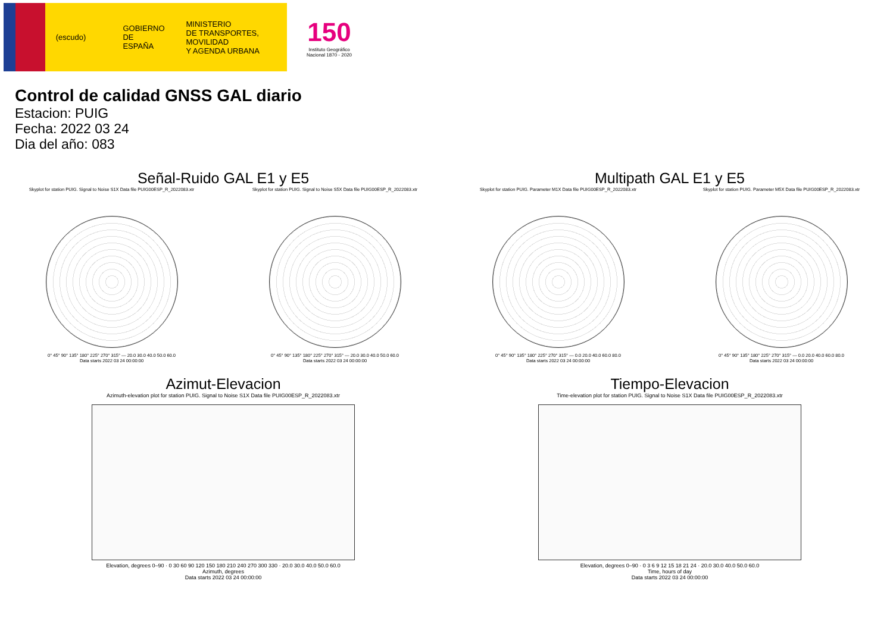(escudo)
GOBIERNO
DE ESPAÑA
MINISTERIO
DE TRANSPORTES, MOVILIDAD
Y AGENDA URBANA
150
Instituto Geográfico
Nacional 1870 - 2020
Control de calidad GNSS GAL diario
Estacion: PUIG
Fecha: 2022 03 24
Dia del año: 083
Señal-Ruido GAL E1 y E5
Skyplot for station PUIG. Signal to Noise S1X Data file PUIG00ESP_R_2022083.xtr
0° 45° 90° 135° 180° 225° 270° 315° — 20.0 30.0 40.0 50.0 60.0
Data starts 2022 03 24 00:00:00
Skyplot for station PUIG. Signal to Noise S5X Data file PUIG00ESP_R_2022083.xtr
0° 45° 90° 135° 180° 225° 270° 315° — 20.0 30.0 40.0 50.0 60.0
Data starts 2022 03 24 00:00:00
Multipath GAL E1 y E5
Skyplot for station PUIG. Parameter M1X Data file PUIG00ESP_R_2022083.xtr
0° 45° 90° 135° 180° 225° 270° 315° — 0.0 20.0 40.0 60.0 80.0
Data starts 2022 03 24 00:00:00
Skyplot for station PUIG. Parameter M5X Data file PUIG00ESP_R_2022083.xtr
0° 45° 90° 135° 180° 225° 270° 315° — 0.0 20.0 40.0 60.0 80.0
Data starts 2022 03 24 00:00:00
Azimut-Elevacion
Azimuth-elevation plot for station PUIG. Signal to Noise S1X Data file PUIG00ESP_R_2022083.xtr
Elevation, degrees 0–90 · 0 30 60 90 120 150 180 210 240 270 300 330 · 20.0 30.0 40.0 50.0 60.0
Azimuth, degrees
Data starts 2022 03 24 00:00:00
Tiempo-Elevacion
Time-elevation plot for station PUIG. Signal to Noise S1X Data file PUIG00ESP_R_2022083.xtr
Elevation, degrees 0–90 · 0 3 6 9 12 15 18 21 24 · 20.0 30.0 40.0 50.0 60.0
Time, hours of day
Data starts 2022 03 24 00:00:00